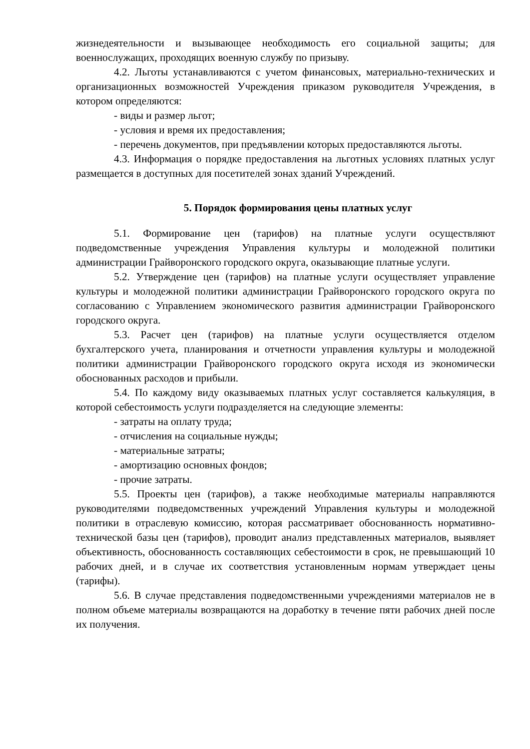жизнедеятельности и вызывающее необходимость его социальной защиты; для военнослужащих, проходящих военную службу по призыву.
4.2. Льготы устанавливаются с учетом финансовых, материально-технических и организационных возможностей Учреждения приказом руководителя Учреждения, в котором определяются:
- виды и размер льгот;
- условия и время их предоставления;
- перечень документов, при предъявлении которых предоставляются льготы.
4.3. Информация о порядке предоставления на льготных условиях платных услуг размещается в доступных для посетителей зонах зданий Учреждений.
5. Порядок формирования цены платных услуг
5.1. Формирование цен (тарифов) на платные услуги осуществляют подведомственные учреждения Управления культуры и молодежной политики администрации Грайворонского городского округа, оказывающие платные услуги.
5.2. Утверждение цен (тарифов) на платные услуги осуществляет управление культуры и молодежной политики администрации Грайворонского городского округа по согласованию с Управлением экономического развития администрации Грайворонского городского округа.
5.3. Расчет цен (тарифов) на платные услуги осуществляется отделом бухгалтерского учета, планирования и отчетности управления культуры и молодежной политики администрации Грайворонского городского округа исходя из экономически обоснованных расходов и прибыли.
5.4. По каждому виду оказываемых платных услуг составляется калькуляция, в которой себестоимость услуги подразделяется на следующие элементы:
- затраты на оплату труда;
- отчисления на социальные нужды;
- материальные затраты;
- амортизацию основных фондов;
- прочие затраты.
5.5. Проекты цен (тарифов), а также необходимые материалы направляются руководителями подведомственных учреждений Управления культуры и молодежной политики в отраслевую комиссию, которая рассматривает обоснованность нормативно-технической базы цен (тарифов), проводит анализ представленных материалов, выявляет объективность, обоснованность составляющих себестоимости в срок, не превышающий 10 рабочих дней, и в случае их соответствия установленным нормам утверждает цены (тарифы).
5.6. В случае представления подведомственными учреждениями материалов не в полном объеме материалы возвращаются на доработку в течение пяти рабочих дней после их получения.